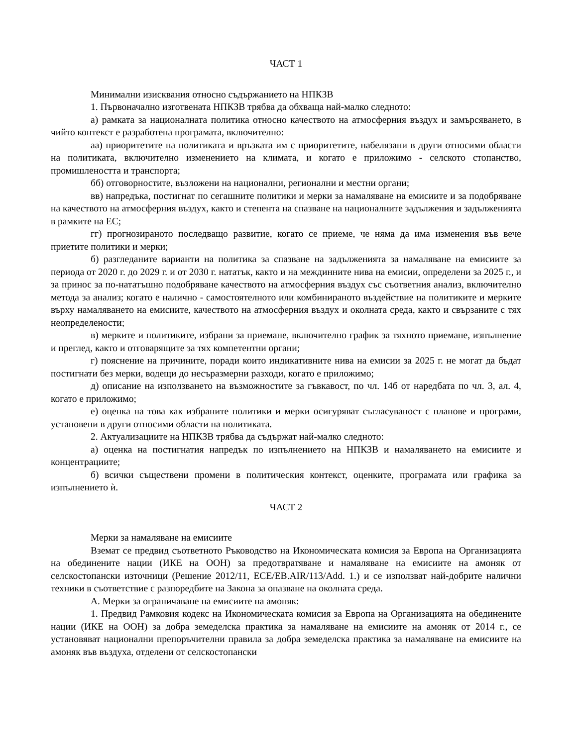ЧАСТ 1
Минимални изисквания относно съдържанието на НПКЗВ
1. Първоначално изготвената НПКЗВ трябва да обхваща най-малко следното:
а) рамката за националната политика относно качеството на атмосферния въздух и замърсяването, в чийто контекст е разработена програмата, включително:
аа) приоритетите на политиката и връзката им с приоритетите, набелязани в други относими области на политиката, включително изменението на климата, и когато е приложимо - селското стопанство, промишлеността и транспорта;
бб) отговорностите, възложени на национални, регионални и местни органи;
вв) напредъка, постигнат по сегашните политики и мерки за намаляване на емисиите и за подобряване на качеството на атмосферния въздух, както и степента на спазване на националните задължения и задълженията в рамките на ЕС;
гг) прогнозираното последващо развитие, когато се приеме, че няма да има изменения във вече приетите политики и мерки;
б) разгледаните варианти на политика за спазване на задълженията за намаляване на емисиите за периода от 2020 г. до 2029 г. и от 2030 г. нататък, както и на междинните нива на емисии, определени за 2025 г., и за принос за по-нататъшно подобряване качеството на атмосферния въздух със съответния анализ, включително метода за анализ; когато е налично - самостоятелното или комбинираното въздействие на политиките и мерките върху намаляването на емисиите, качеството на атмосферния въздух и околната среда, както и свързаните с тях неопределености;
в) мерките и политиките, избрани за приемане, включително график за тяхното приемане, изпълнение и преглед, както и отговарящите за тях компетентни органи;
г) пояснение на причините, поради които индикативните нива на емисии за 2025 г. не могат да бъдат постигнати без мерки, водещи до несъразмерни разходи, когато е приложимо;
д) описание на използването на възможностите за гъвкавост, по чл. 14б от наредбата по чл. 3, ал. 4, когато е приложимо;
е) оценка на това как избраните политики и мерки осигуряват съгласуваност с планове и програми, установени в други относими области на политиката.
2. Актуализациите на НПКЗВ трябва да съдържат най-малко следното:
а) оценка на постигнатия напредък по изпълнението на НПКЗВ и намаляването на емисиите и концентрациите;
б) всички съществени промени в политическия контекст, оценките, програмата или графика за изпълнението ѝ.
ЧАСТ 2
Мерки за намаляване на емисиите
Вземат се предвид съответното Ръководство на Икономическата комисия за Европа на Организацията на обединените нации (ИКЕ на ООН) за предотвратяване и намаляване на емисиите на амоняк от селскостопански източници (Решение 2012/11, ECE/EB.AIR/113/Add. 1.) и се използват най-добрите налични техники в съответствие с разпоредбите на Закона за опазване на околната среда.
А. Мерки за ограничаване на емисиите на амоняк:
1. Предвид Рамковия кодекс на Икономическата комисия за Европа на Организацията на обединените нации (ИКЕ на ООН) за добра земеделска практика за намаляване на емисиите на амоняк от 2014 г., се установяват национални препоръчителни правила за добра земеделска практика за намаляване на емисиите на амоняк във въздуха, отделени от селскостопански